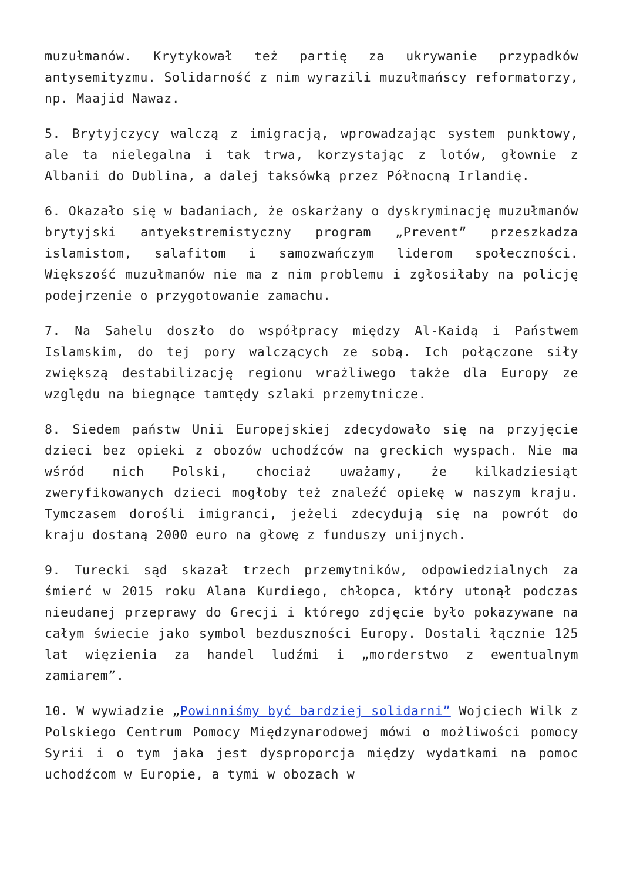muzułmanów. Krytykował też partię za ukrywanie przypadków antysemityzmu. Solidarność z nim wyrazili muzułmańscy reformatorzy, np. Maajid Nawaz.
5. Brytyjczycy walczą z imigracją, wprowadzając system punktowy, ale ta nielegalna i tak trwa, korzystając z lotów, głownie z Albanii do Dublina, a dalej taksówką przez Północną Irlandię.
6. Okazało się w badaniach, że oskarżany o dyskryminację muzułmanów brytyjski antyekstremistyczny program „Prevent” przeszkadza islamistom, salafitom i samozwańczym liderom społeczności. Większość muzułmanów nie ma z nim problemu i zgłosiłaby na policję podejrzenie o przygotowanie zamachu.
7. Na Sahelu doszło do współpracy między Al-Kaidą i Państwem Islamskim, do tej pory walczących ze sobą. Ich połączone siły zwiększą destabilizację regionu wrażliwego także dla Europy ze względu na biegnące tamtędy szlaki przemytnicze.
8. Siedem państw Unii Europejskiej zdecydowało się na przyjęcie dzieci bez opieki z obozów uchodźców na greckich wyspach. Nie ma wśród nich Polski, chociaż uważamy, że kilkadziesiąt zweryfikowanych dzieci mogłoby też znaleźć opiekę w naszym kraju. Tymczasem dorośli imigranci, jeżeli zdecydują się na powrót do kraju dostaną 2000 euro na głowę z funduszy unijnych.
9. Turecki sąd skazał trzech przemytników, odpowiedzialnych za śmierć w 2015 roku Alana Kurdiego, chłopca, który utonął podczas nieudanej przeprawy do Grecji i którego zdjęcie było pokazywane na całym świecie jako symbol bezduszności Europy. Dostali łącznie 125 lat więzienia za handel ludźmi i „morderstwo z ewentualnym zamiarem”.
10. W wywiadzie „Powinniśmy być bardziej solidarni” Wojciech Wilk z Polskiego Centrum Pomocy Międzynarodowej mówi o możliwości pomocy Syrii i o tym jaka jest dysproporcja między wydatkami na pomoc uchodźcom w Europie, a tymi w obozach w